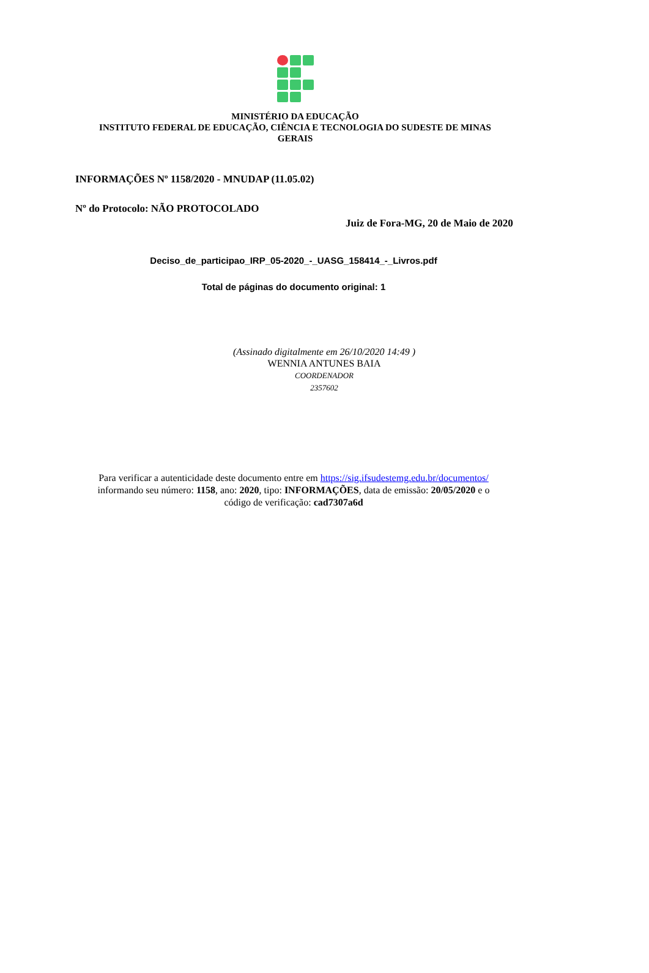MINISTÉRIO DA EDUCAÇÃO
INSTITUTO FEDERAL DE EDUCAÇÃO, CIÊNCIA E TECNOLOGIA DO SUDESTE DE MINAS
GERAIS
INFORMAÇÕES Nº 1158/2020 - MNUDAP (11.05.02)
Nº do Protocolo: NÃO PROTOCOLADO
Juiz de Fora-MG, 20 de Maio de 2020
Deciso_de_participao_IRP_05-2020_-_UASG_158414_-_Livros.pdf
Total de páginas do documento original: 1
(Assinado digitalmente em 26/10/2020 14:49 )
WENNIA ANTUNES BAIA
COORDENADOR
2357602
Para verificar a autenticidade deste documento entre em https://sig.ifsudestemg.edu.br/documentos/
informando seu número: 1158, ano: 2020, tipo: INFORMAÇÕES, data de emissão: 20/05/2020 e o
código de verificação: cad7307a6d